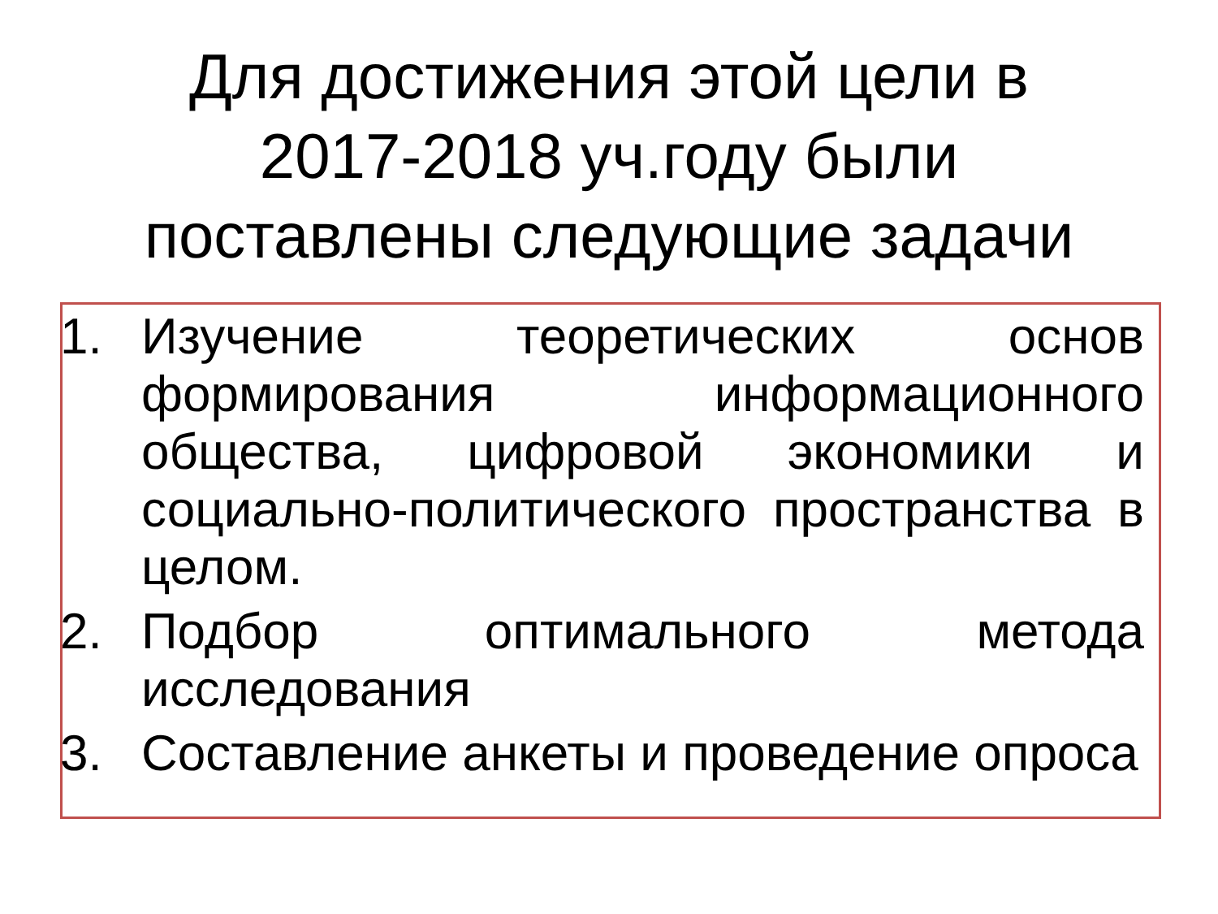Для достижения этой цели в
2017-2018 уч.году были
поставлены следующие задачи
1. Изучение теоретических основ формирования информационного общества, цифровой экономики и социально-политического пространства в целом.
2. Подбор оптимального метода исследования
3. Составление анкеты и проведение опроса